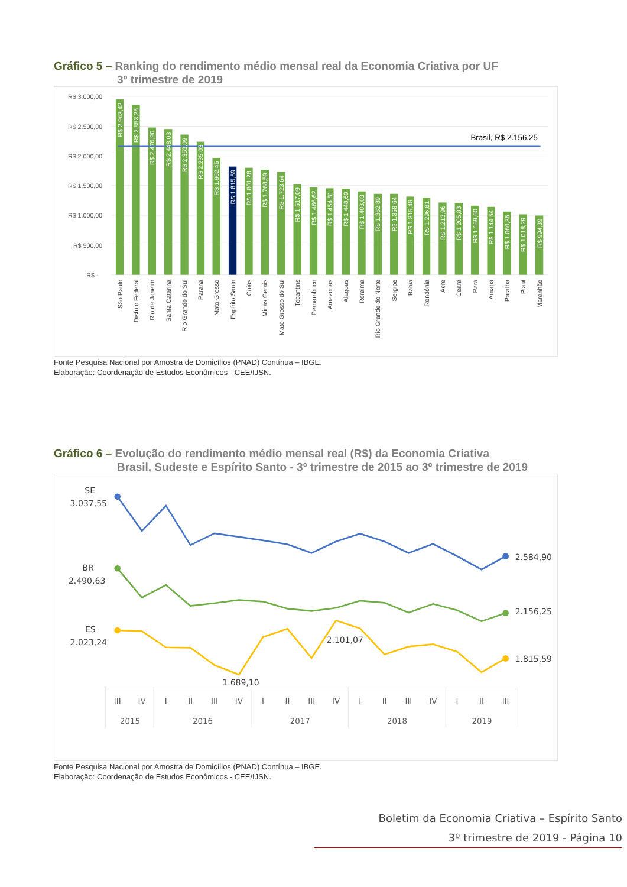Gráfico 5 – Ranking do rendimento médio mensal real da Economia Criativa por UF
3º trimestre de 2019
R$ 3.000,00
R$ 2.500,00
R$ 2.000,00
R$ 1.500,00
R$ 1.000,00
R$ 500,00
R$ -
Brasil, R$ 2.156,25
R$ 2.943,42
R$ 2.853,25
R$ 2.476,90
R$ 2.448,03
R$ 2.353,09
R$ 2.235,03
R$ 1.962,45
R$ 1.815,59
R$ 1.801,28
R$ 1.768,59
R$ 1.723,64
R$ 1.517,09
R$ 1.466,62
R$ 1.454,81
R$ 1.448,69
R$ 1.403,03
R$ 1.362,89
R$ 1.358,64
R$ 1.315,48
R$ 1.296,81
R$ 1.213,96
R$ 1.205,83
R$ 1.159,60
R$ 1.144,54
R$ 1.060,35
R$ 1.018,29
R$ 994,39
São Paulo
Distrito Federal
Rio de Janeiro
Santa Catarina
Rio Grande do Sul
Paraná
Mato Grosso
Espírito Santo
Goiás
Minas Gerais
Mato Grosso do Sul
Tocantins
Pernambuco
Amazonas
Alagoas
Roraima
Rio Grande do Norte
Sergipe
Bahia
Rondônia
Acre
Ceará
Pará
Amapá
Paraíba
Piauí
Maranhão
Fonte Pesquisa Nacional por Amostra de Domicílios (PNAD) Contínua – IBGE.
Elaboração: Coordenação de Estudos Econômicos - CEE/IJSN.
Gráfico 6 – Evolução do rendimento médio mensal real (R$) da Economia Criativa
Brasil, Sudeste e Espírito Santo - 3º trimestre de 2015 ao 3º trimestre de 2019
SE
3.037,55
BR
2.490,63
ES
2.023,24
2.584,90
2.156,25
1.815,59
2.101,07
1.689,10
III
IV
I
II
III
IV
I
II
III
IV
I
II
III
IV
I
II
III
2015
2016
2017
2018
2019
Fonte Pesquisa Nacional por Amostra de Domicílios (PNAD) Contínua – IBGE.
Elaboração: Coordenação de Estudos Econômicos - CEE/IJSN.
Boletim da Economia Criativa – Espírito Santo
3º trimestre de 2019 - Página 10